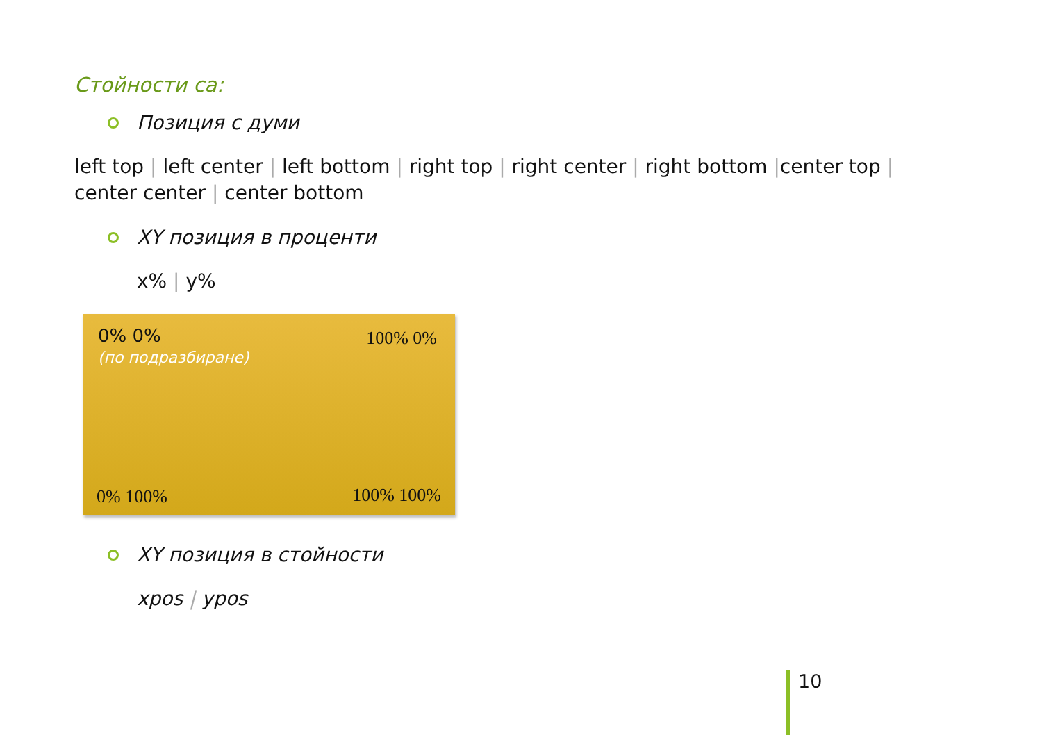Стойности са:
Позиция с думи
left top | left center | left bottom | right top | right center | right bottom |center top |
center center | center bottom
XY позиция в проценти
x% | y%
0% 0%
(по подразбиране)
100% 0%
0% 100% 100% 100%
XY позиция в стойности
xpos | ypos
10